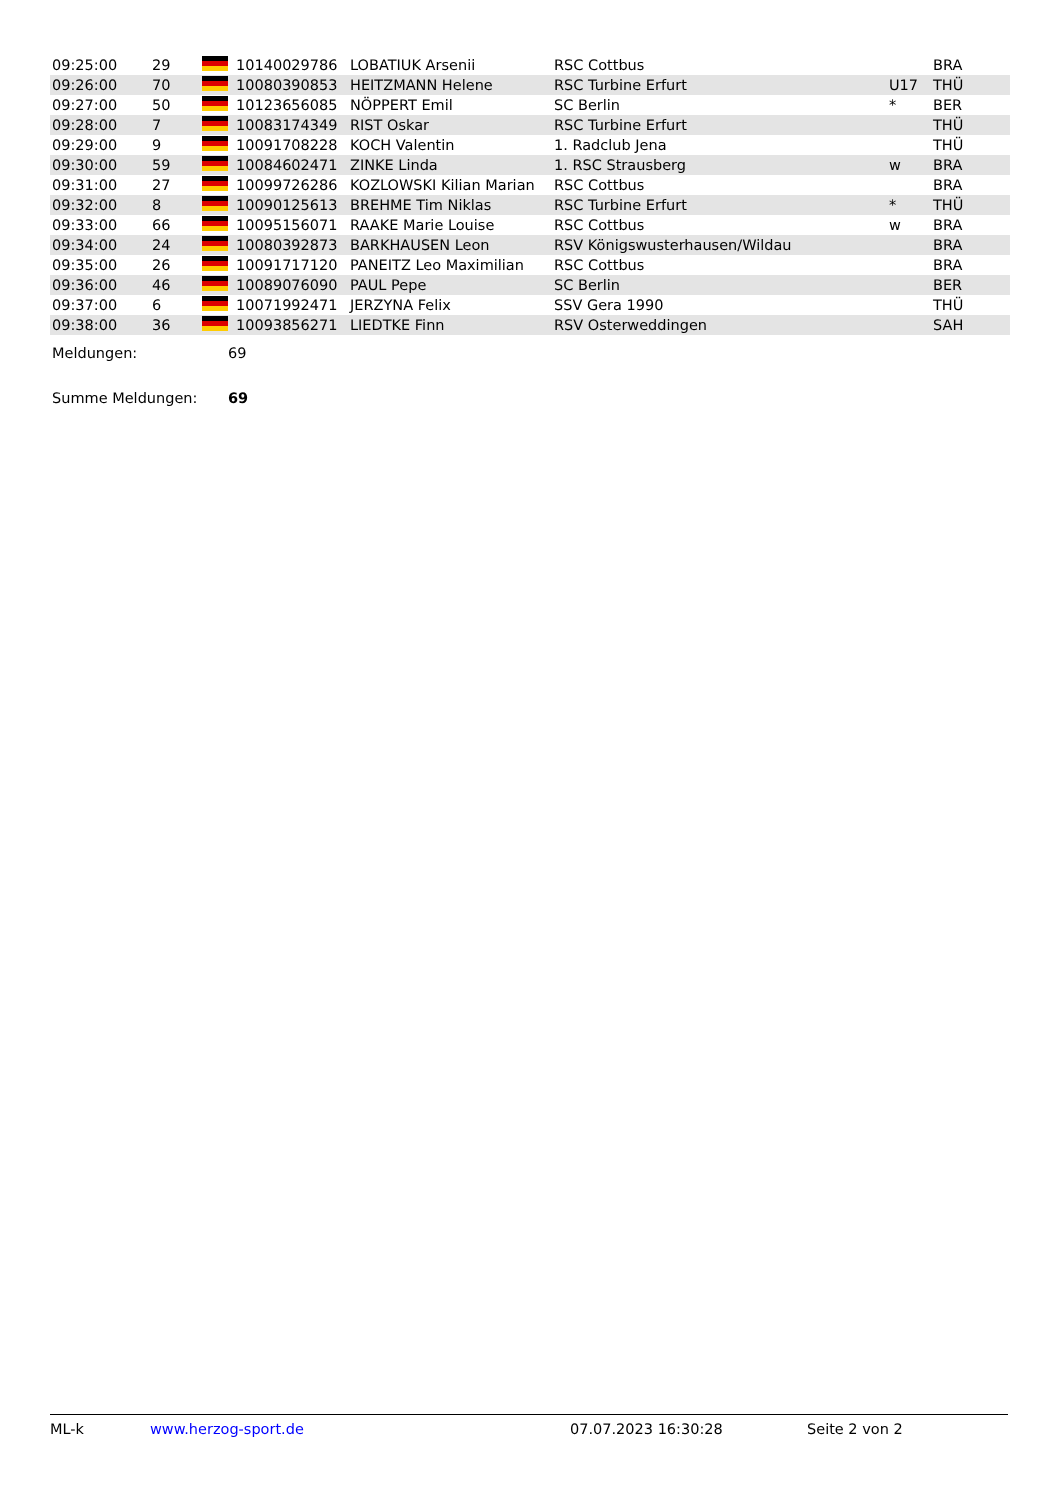| 09:25:00 | 29 | | 10140029786 | LOBATIUK Arsenii | RSC Cottbus | | BRA |
| 09:26:00 | 70 | | 10080390853 | HEITZMANN Helene | RSC Turbine Erfurt | U17 | THÜ |
| 09:27:00 | 50 | | 10123656085 | NÖPPERT Emil | SC Berlin | * | BER |
| 09:28:00 | 7 | | 10083174349 | RIST Oskar | RSC Turbine Erfurt | | THÜ |
| 09:29:00 | 9 | | 10091708228 | KOCH Valentin | 1. Radclub Jena | | THÜ |
| 09:30:00 | 59 | | 10084602471 | ZINKE Linda | 1. RSC Strausberg | w | BRA |
| 09:31:00 | 27 | | 10099726286 | KOZLOWSKI Kilian Marian | RSC Cottbus | | BRA |
| 09:32:00 | 8 | | 10090125613 | BREHME Tim Niklas | RSC Turbine Erfurt | * | THÜ |
| 09:33:00 | 66 | | 10095156071 | RAAKE Marie Louise | RSC Cottbus | w | BRA |
| 09:34:00 | 24 | | 10080392873 | BARKHAUSEN Leon | RSV Königswusterhausen/Wildau | | BRA |
| 09:35:00 | 26 | | 10091717120 | PANEITZ Leo Maximilian | RSC Cottbus | | BRA |
| 09:36:00 | 46 | | 10089076090 | PAUL Pepe | SC Berlin | | BER |
| 09:37:00 | 6 | | 10071992471 | JERZYNA Felix | SSV Gera 1990 | | THÜ |
| 09:38:00 | 36 | | 10093856271 | LIEDTKE Finn | RSV Osterweddingen | | SAH |
Meldungen: 69
Summe Meldungen: 69
ML-k www.herzog-sport.de 07.07.2023 16:30:28 Seite 2 von 2